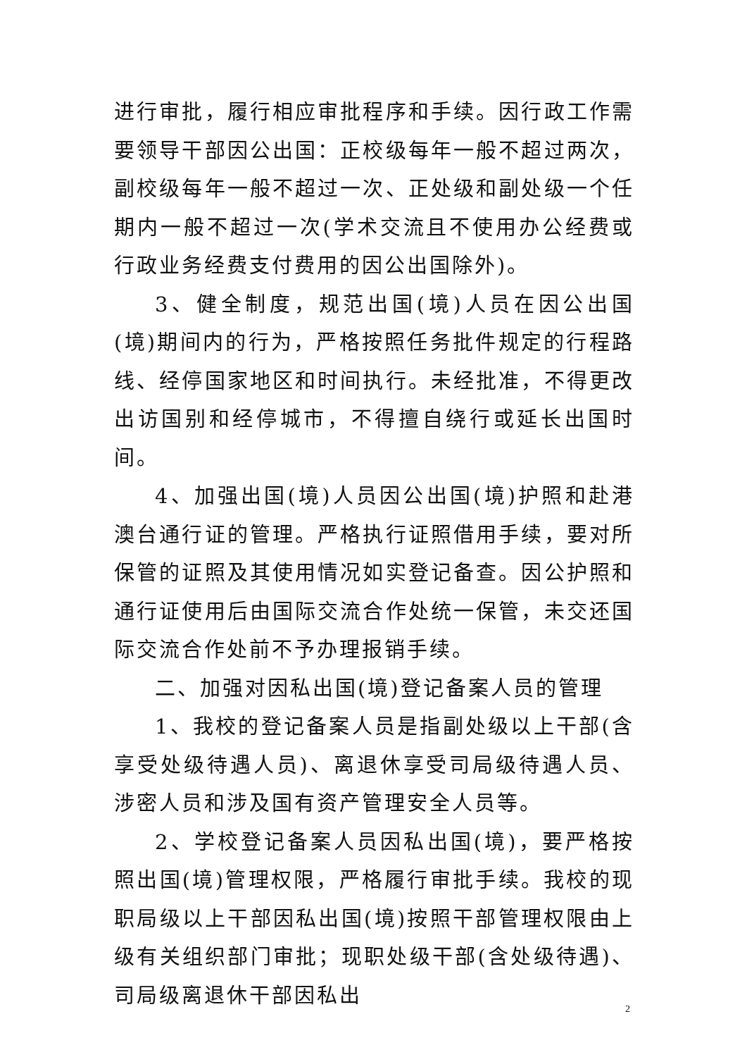进行审批，履行相应审批程序和手续。因行政工作需要领导干部因公出国：正校级每年一般不超过两次，副校级每年一般不超过一次、正处级和副处级一个任期内一般不超过一次(学术交流且不使用办公经费或行政业务经费支付费用的因公出国除外)。
3、健全制度，规范出国(境)人员在因公出国(境)期间内的行为，严格按照任务批件规定的行程路线、经停国家地区和时间执行。未经批准，不得更改出访国别和经停城市，不得擅自绕行或延长出国时间。
4、加强出国(境)人员因公出国(境)护照和赴港澳台通行证的管理。严格执行证照借用手续，要对所保管的证照及其使用情况如实登记备查。因公护照和通行证使用后由国际交流合作处统一保管，未交还国际交流合作处前不予办理报销手续。
二、加强对因私出国(境)登记备案人员的管理
1、我校的登记备案人员是指副处级以上干部(含享受处级待遇人员)、离退休享受司局级待遇人员、涉密人员和涉及国有资产管理安全人员等。
2、学校登记备案人员因私出国(境)，要严格按照出国(境)管理权限，严格履行审批手续。我校的现职局级以上干部因私出国(境)按照干部管理权限由上级有关组织部门审批；现职处级干部(含处级待遇)、司局级离退休干部因私出
2